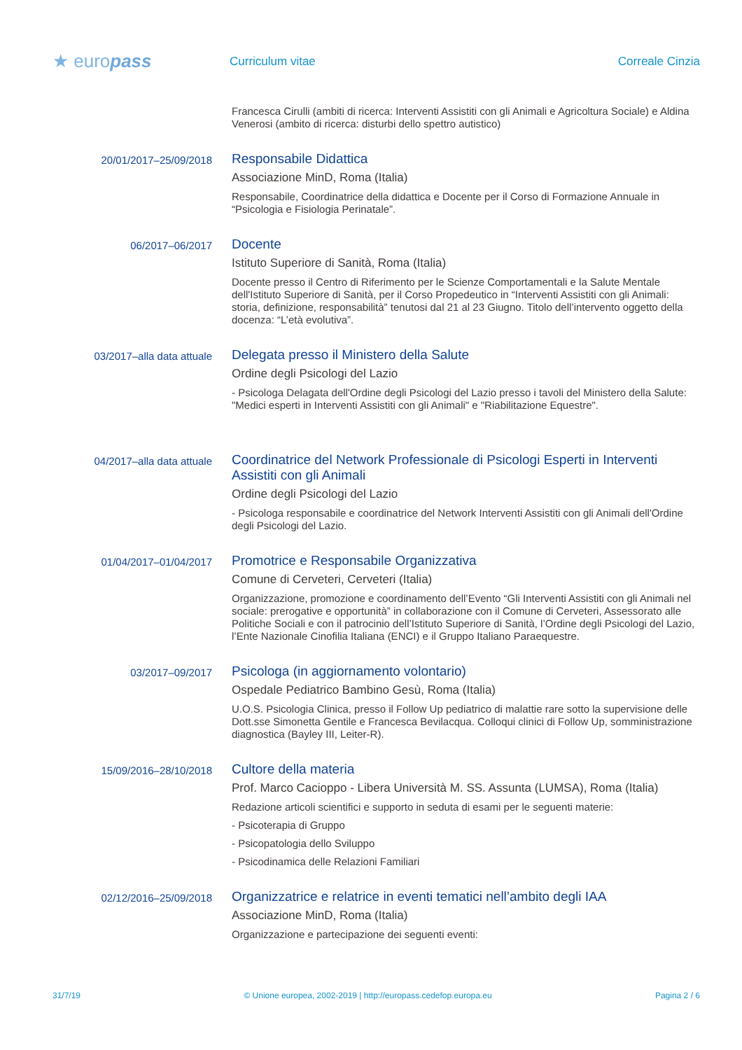★ europass
Curriculum vitae Correale Cinzia
Francesca Cirulli (ambiti di ricerca: Interventi Assistiti con gli Animali e Agricoltura Sociale) e Aldina Venerosi (ambito di ricerca: disturbi dello spettro autistico)
20/01/2017–25/09/2018
Responsabile Didattica
Associazione MinD, Roma (Italia)
Responsabile, Coordinatrice della didattica e Docente per il Corso di Formazione Annuale in “Psicologia e Fisiologia Perinatale”.
06/2017–06/2017
Docente
Istituto Superiore di Sanità, Roma (Italia)
Docente presso il Centro di Riferimento per le Scienze Comportamentali e la Salute Mentale dell'Istituto Superiore di Sanità, per il Corso Propedeutico in “Interventi Assistiti con gli Animali: storia, definizione, responsabilità” tenutosi dal 21 al 23 Giugno. Titolo dell’intervento oggetto della docenza: “L’età evolutiva”.
03/2017–alla data attuale
Delegata presso il Ministero della Salute
Ordine degli Psicologi del Lazio
- Psicologa Delagata dell'Ordine degli Psicologi del Lazio presso i tavoli del Ministero della Salute: "Medici esperti in Interventi Assistiti con gli Animali" e "Riabilitazione Equestre".
04/2017–alla data attuale
Coordinatrice del Network Professionale di Psicologi Esperti in Interventi Assistiti con gli Animali
Ordine degli Psicologi del Lazio
- Psicologa responsabile e coordinatrice del Network Interventi Assistiti con gli Animali dell'Ordine degli Psicologi del Lazio.
01/04/2017–01/04/2017
Promotrice e Responsabile Organizzativa
Comune di Cerveteri, Cerveteri (Italia)
Organizzazione, promozione e coordinamento dell’Evento “Gli Interventi Assistiti con gli Animali nel sociale: prerogative e opportunità” in collaborazione con il Comune di Cerveteri, Assessorato alle Politiche Sociali e con il patrocinio dell’Istituto Superiore di Sanità, l’Ordine degli Psicologi del Lazio, l’Ente Nazionale Cinofilia Italiana (ENCI) e il Gruppo Italiano Paraequestre.
03/2017–09/2017
Psicologa (in aggiornamento volontario)
Ospedale Pediatrico Bambino Gesù, Roma (Italia)
U.O.S. Psicologia Clinica, presso il Follow Up pediatrico di malattie rare sotto la supervisione delle Dott.sse Simonetta Gentile e Francesca Bevilacqua. Colloqui clinici di Follow Up, somministrazione diagnostica (Bayley III, Leiter-R).
15/09/2016–28/10/2018
Cultore della materia
Prof. Marco Cacioppo - Libera Università M. SS. Assunta (LUMSA), Roma (Italia)
Redazione articoli scientifici e supporto in seduta di esami per le seguenti materie:
- Psicoterapia di Gruppo
- Psicopatologia dello Sviluppo
- Psicodinamica delle Relazioni Familiari
02/12/2016–25/09/2018
Organizzatrice e relatrice in eventi tematici nell’ambito degli IAA
Associazione MinD, Roma (Italia)
Organizzazione e partecipazione dei seguenti eventi:
31/7/19 © Unione europea, 2002-2019 | http://europass.cedefop.europa.eu Pagina 2 / 6